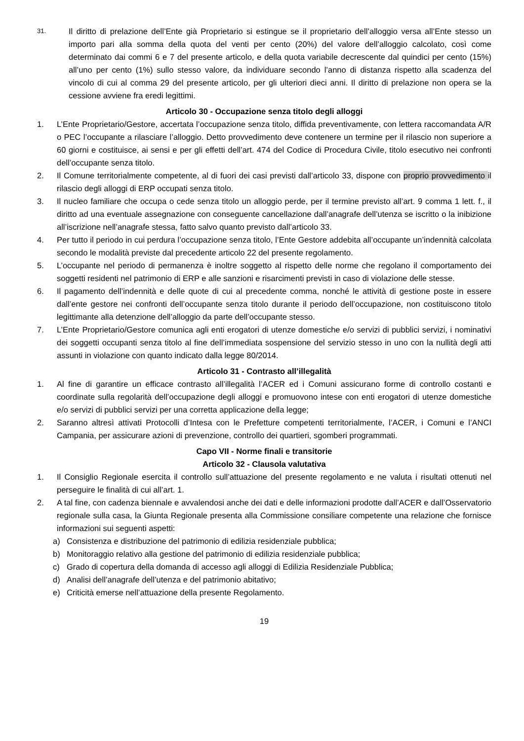31.
Il diritto di prelazione dell’Ente già Proprietario si estingue se il proprietario dell’alloggio versa all’Ente stesso un importo pari alla somma della quota del venti per cento (20%) del valore dell’alloggio calcolato, così come determinato dai commi 6 e 7 del presente articolo, e della quota variabile decrescente dal quindici per cento (15%) all’uno per cento (1%) sullo stesso valore, da individuare secondo l’anno di distanza rispetto alla scadenza del vincolo di cui al comma 29 del presente articolo, per gli ulteriori dieci anni. Il diritto di prelazione non opera se la cessione avviene fra eredi legittimi.
Articolo 30 - Occupazione senza titolo degli alloggi
1. L’Ente Proprietario/Gestore, accertata l’occupazione senza titolo, diffida preventivamente, con lettera raccomandata A/R o PEC l’occupante a rilasciare l’alloggio. Detto provvedimento deve contenere un termine per il rilascio non superiore a 60 giorni e costituisce, ai sensi e per gli effetti dell’art. 474 del Codice di Procedura Civile, titolo esecutivo nei confronti dell’occupante senza titolo.
2. Il Comune territorialmente competente, al di fuori dei casi previsti dall’articolo 33, dispone con proprio provvedimento il rilascio degli alloggi di ERP occupati senza titolo.
3. Il nucleo familiare che occupa o cede senza titolo un alloggio perde, per il termine previsto all’art. 9 comma 1 lett. f., il diritto ad una eventuale assegnazione con conseguente cancellazione dall’anagrafe dell’utenza se iscritto o la inibizione all’iscrizione nell’anagrafe stessa, fatto salvo quanto previsto dall’articolo 33.
4. Per tutto il periodo in cui perdura l’occupazione senza titolo, l’Ente Gestore addebita all’occupante un’indennità calcolata secondo le modalità previste dal precedente articolo 22 del presente regolamento.
5. L’occupante nel periodo di permanenza è inoltre soggetto al rispetto delle norme che regolano il comportamento dei soggetti residenti nel patrimonio di ERP e alle sanzioni e risarcimenti previsti in caso di violazione delle stesse.
6. Il pagamento dell’indennità e delle quote di cui al precedente comma, nonché le attività di gestione poste in essere dall’ente gestore nei confronti dell’occupante senza titolo durante il periodo dell’occupazione, non costituiscono titolo legittimante alla detenzione dell’alloggio da parte dell’occupante stesso.
7. L’Ente Proprietario/Gestore comunica agli enti erogatori di utenze domestiche e/o servizi di pubblici servizi, i nominativi dei soggetti occupanti senza titolo al fine dell’immediata sospensione del servizio stesso in uno con la nullità degli atti assunti in violazione con quanto indicato dalla legge 80/2014.
Articolo 31 - Contrasto all’illegalità
1. Al fine di garantire un efficace contrasto all’illegalità l’ACER ed i Comuni assicurano forme di controllo costanti e coordinate sulla regolarità dell’occupazione degli alloggi e promuovono intese con enti erogatori di utenze domestiche e/o servizi di pubblici servizi per una corretta applicazione della legge;
2. Saranno altresì attivati Protocolli d’Intesa con le Prefetture competenti territorialmente, l’ACER, i Comuni e l’ANCI Campania, per assicurare azioni di prevenzione, controllo dei quartieri, sgomberi programmati.
Capo VII - Norme finali e transitorie
Articolo 32 - Clausola valutativa
1. Il Consiglio Regionale esercita il controllo sull’attuazione del presente regolamento e ne valuta i risultati ottenuti nel perseguire le finalità di cui all’art. 1.
2. A tal fine, con cadenza biennale e avvalendosi anche dei dati e delle informazioni prodotte dall’ACER e dall’Osservatorio regionale sulla casa, la Giunta Regionale presenta alla Commissione consiliare competente una relazione che fornisce informazioni sui seguenti aspetti:
a) Consistenza e distribuzione del patrimonio di edilizia residenziale pubblica;
b) Monitoraggio relativo alla gestione del patrimonio di edilizia residenziale pubblica;
c) Grado di copertura della domanda di accesso agli alloggi di Edilizia Residenziale Pubblica;
d) Analisi dell’anagrafe dell’utenza e del patrimonio abitativo;
e) Criticità emerse nell’attuazione della presente Regolamento.
19